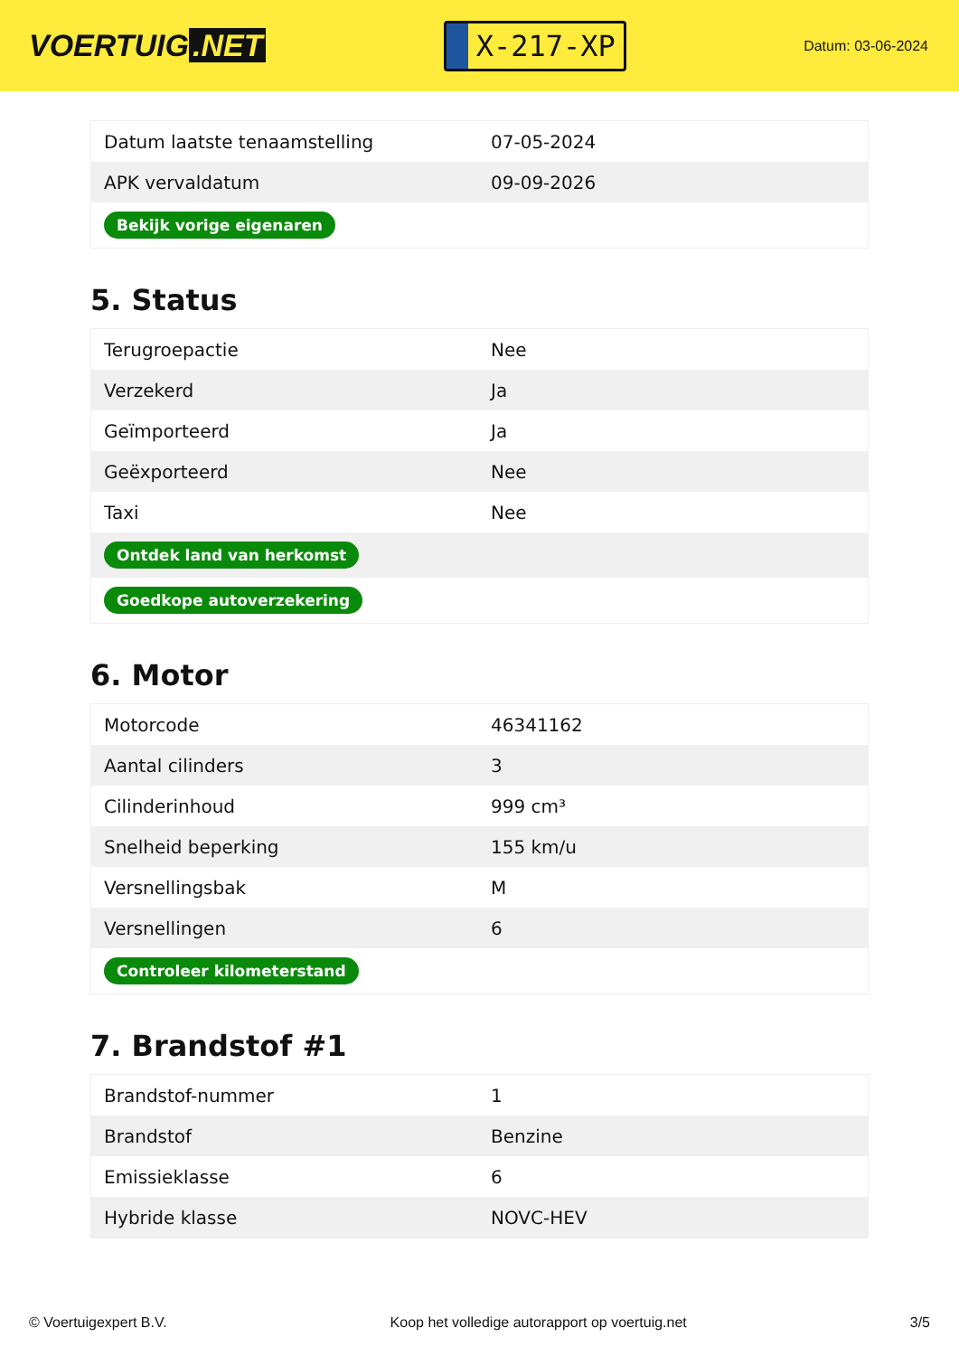VOERTUIG.NET
X-217-XP
Datum: 03-06-2024
| Datum laatste tenaamstelling | 07-05-2024 |
| APK vervaldatum | 09-09-2026 |
| Bekijk vorige eigenaren | |
5. Status
| Terugroepactie | Nee |
| Verzekerd | Ja |
| Geïmporteerd | Ja |
| Geëxporteerd | Nee |
| Taxi | Nee |
| Ontdek land van herkomst | |
| Goedkope autoverzekering | |
6. Motor
| Motorcode | 46341162 |
| Aantal cilinders | 3 |
| Cilinderinhoud | 999 cm³ |
| Snelheid beperking | 155 km/u |
| Versnellingsbak | M |
| Versnellingen | 6 |
| Controleer kilometerstand | |
7. Brandstof #1
| Brandstof-nummer | 1 |
| Brandstof | Benzine |
| Emissieklasse | 6 |
| Hybride klasse | NOVC-HEV |
© Voertuigexpert B.V. Koop het volledige autorapport op voertuig.net 3/5